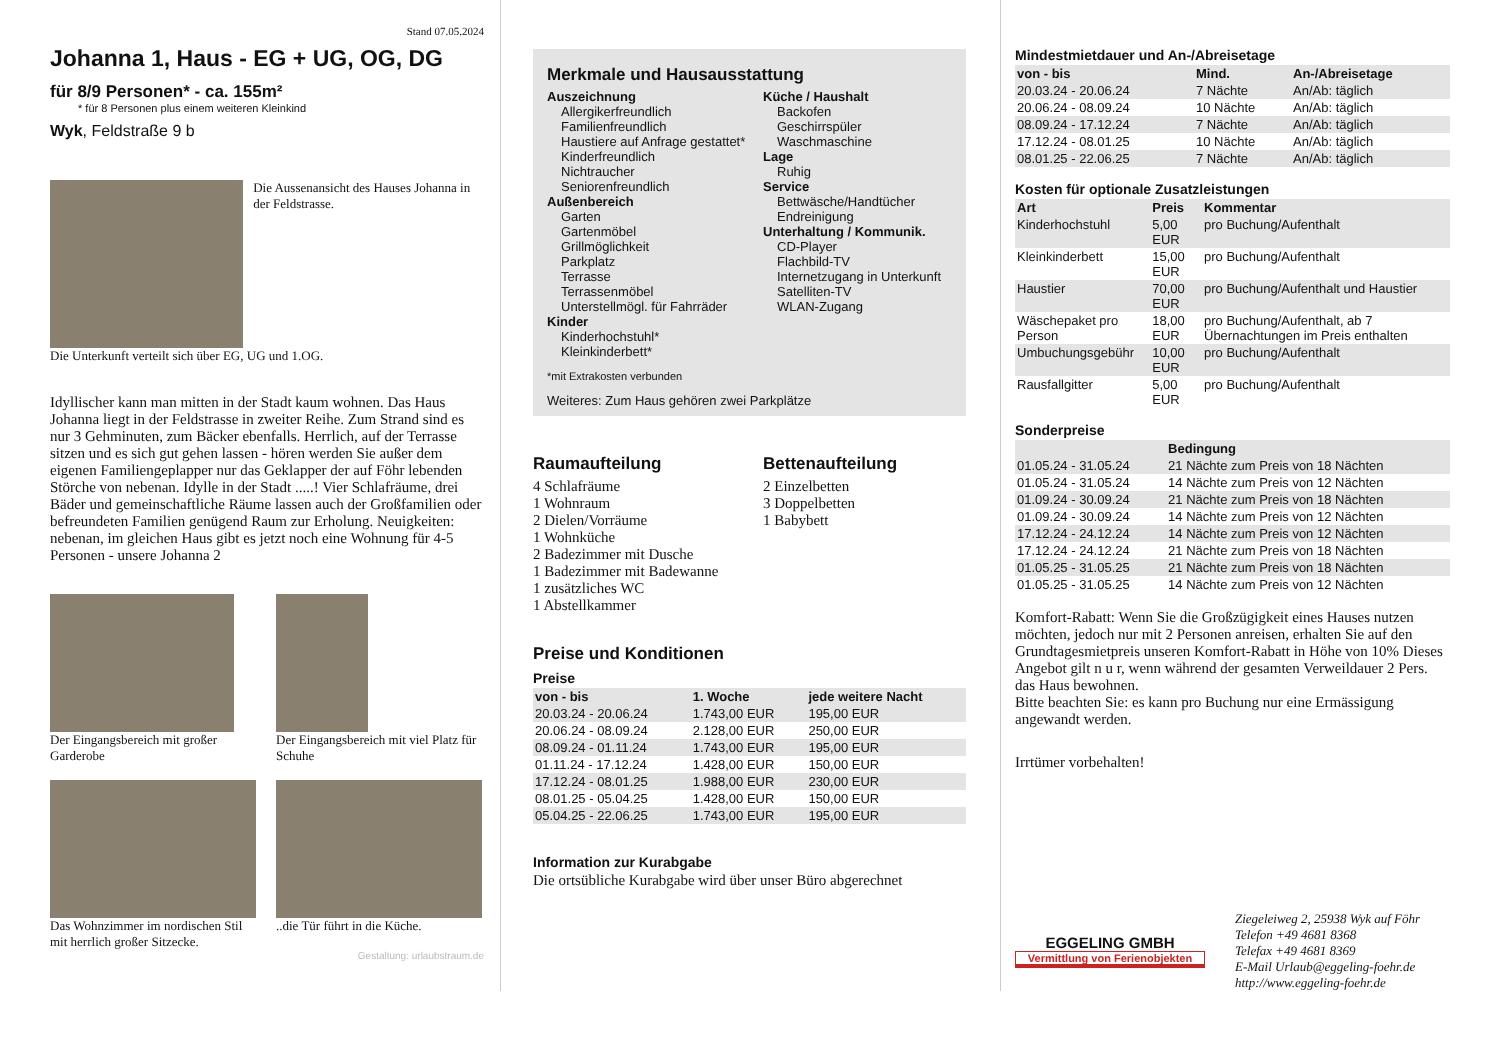Stand 07.05.2024
Johanna 1, Haus - EG + UG, OG, DG
für 8/9 Personen* - ca. 155m²
* für 8 Personen plus einem weiteren Kleinkind
Wyk, Feldstraße 9 b
Die Aussenansicht des Hauses Johanna in der Feldstrasse.
Die Unterkunft verteilt sich über EG, UG und 1.OG.
Idyllischer kann man mitten in der Stadt kaum wohnen. Das Haus Johanna liegt in der Feldstrasse in zweiter Reihe. Zum Strand sind es nur 3 Gehminuten, zum Bäcker ebenfalls. Herrlich, auf der Terrasse sitzen und es sich gut gehen lassen - hören werden Sie außer dem eigenen Familiengeplapper nur das Geklapper der auf Föhr lebenden Störche von nebenan. Idylle in der Stadt .....! Vier Schlafräume, drei Bäder und gemeinschaftliche Räume lassen auch der Großfamilien oder befreundeten Familien genügend Raum zur Erholung. Neuigkeiten: nebenan, im gleichen Haus gibt es jetzt noch eine Wohnung für 4-5 Personen - unsere Johanna 2
Der Eingangsbereich mit großer Garderobe
Der Eingangsbereich mit viel Platz für Schuhe
Das Wohnzimmer im nordischen Stil mit herrlich großer Sitzecke.
..die Tür führt in die Küche.
Gestaltung: urlaubstraum.de
Merkmale und Hausausstattung
Auszeichnung
Allergikerfreundlich
Familienfreundlich
Haustiere auf Anfrage gestattet*
Kinderfreundlich
Nichtraucher
Seniorenfreundlich
Außenbereich
Garten
Gartenmöbel
Grillmöglichkeit
Parkplatz
Terrasse
Terrassenmöbel
Unterstellmögl. für Fahrräder
Kinder
Kinderhochstuhl*
Kleinkinderbett*
Küche / Haushalt
Backofen
Geschirrspüler
Waschmaschine
Lage
Ruhig
Service
Bettwäsche/Handtücher
Endreinigung
Unterhaltung / Kommunik.
CD-Player
Flachbild-TV
Internetzugang in Unterkunft
Satelliten-TV
WLAN-Zugang
*mit Extrakosten verbunden
Weiteres: Zum Haus gehören zwei Parkplätze
Raumaufteilung
4 Schlafräume
1 Wohnraum
2 Dielen/Vorräume
1 Wohnküche
2 Badezimmer mit Dusche
1 Badezimmer mit Badewanne
1 zusätzliches WC
1 Abstellkammer
Bettenaufteilung
2 Einzelbetten
3 Doppelbetten
1 Babybett
Preise und Konditionen
Preise
| von - bis | 1. Woche | jede weitere Nacht |
| --- | --- | --- |
| 20.03.24 - 20.06.24 | 1.743,00 EUR | 195,00 EUR |
| 20.06.24 - 08.09.24 | 2.128,00 EUR | 250,00 EUR |
| 08.09.24 - 01.11.24 | 1.743,00 EUR | 195,00 EUR |
| 01.11.24 - 17.12.24 | 1.428,00 EUR | 150,00 EUR |
| 17.12.24 - 08.01.25 | 1.988,00 EUR | 230,00 EUR |
| 08.01.25 - 05.04.25 | 1.428,00 EUR | 150,00 EUR |
| 05.04.25 - 22.06.25 | 1.743,00 EUR | 195,00 EUR |
Information zur Kurabgabe
Die ortsübliche Kurabgabe wird über unser Büro abgerechnet
Mindestmietdauer und An-/Abreisetage
| von - bis | Mind. | An-/Abreisetage |
| --- | --- | --- |
| 20.03.24 - 20.06.24 | 7 Nächte | An/Ab: täglich |
| 20.06.24 - 08.09.24 | 10 Nächte | An/Ab: täglich |
| 08.09.24 - 17.12.24 | 7 Nächte | An/Ab: täglich |
| 17.12.24 - 08.01.25 | 10 Nächte | An/Ab: täglich |
| 08.01.25 - 22.06.25 | 7 Nächte | An/Ab: täglich |
Kosten für optionale Zusatzleistungen
| Art | Preis | Kommentar |
| --- | --- | --- |
| Kinderhochstuhl | 5,00 EUR | pro Buchung/Aufenthalt |
| Kleinkinderbett | 15,00 EUR | pro Buchung/Aufenthalt |
| Haustier | 70,00 EUR | pro Buchung/Aufenthalt und Haustier |
| Wäschepaket pro Person | 18,00 EUR | pro Buchung/Aufenthalt, ab 7 Übernachtungen im Preis enthalten |
| Umbuchungsgebühr | 10,00 EUR | pro Buchung/Aufenthalt |
| Rausfallgitter | 5,00 EUR | pro Buchung/Aufenthalt |
Sonderpreise
| | Bedingung |
| --- | --- |
| 01.05.24 - 31.05.24 | 21 Nächte zum Preis von 18 Nächten |
| 01.05.24 - 31.05.24 | 14 Nächte zum Preis von 12 Nächten |
| 01.09.24 - 30.09.24 | 21 Nächte zum Preis von 18 Nächten |
| 01.09.24 - 30.09.24 | 14 Nächte zum Preis von 12 Nächten |
| 17.12.24 - 24.12.24 | 14 Nächte zum Preis von 12 Nächten |
| 17.12.24 - 24.12.24 | 21 Nächte zum Preis von 18 Nächten |
| 01.05.25 - 31.05.25 | 21 Nächte zum Preis von 18 Nächten |
| 01.05.25 - 31.05.25 | 14 Nächte zum Preis von 12 Nächten |
Komfort-Rabatt: Wenn Sie die Großzügigkeit eines Hauses nutzen möchten, jedoch nur mit 2 Personen anreisen, erhalten Sie auf den Grundtagesmietpreis unseren Komfort-Rabatt in Höhe von 10% Dieses Angebot gilt n u r, wenn während der gesamten Verweildauer 2 Pers. das Haus bewohnen.
Bitte beachten Sie: es kann pro Buchung nur eine Ermässigung angewandt werden.
Irrtümer vorbehalten!
EGGELING GMBH
Vermittlung von Ferienobjekten
Ziegeleiweg 2, 25938 Wyk auf Föhr
Telefon +49 4681 8368
Telefax +49 4681 8369
E-Mail Urlaub@eggeling-foehr.de
http://www.eggeling-foehr.de